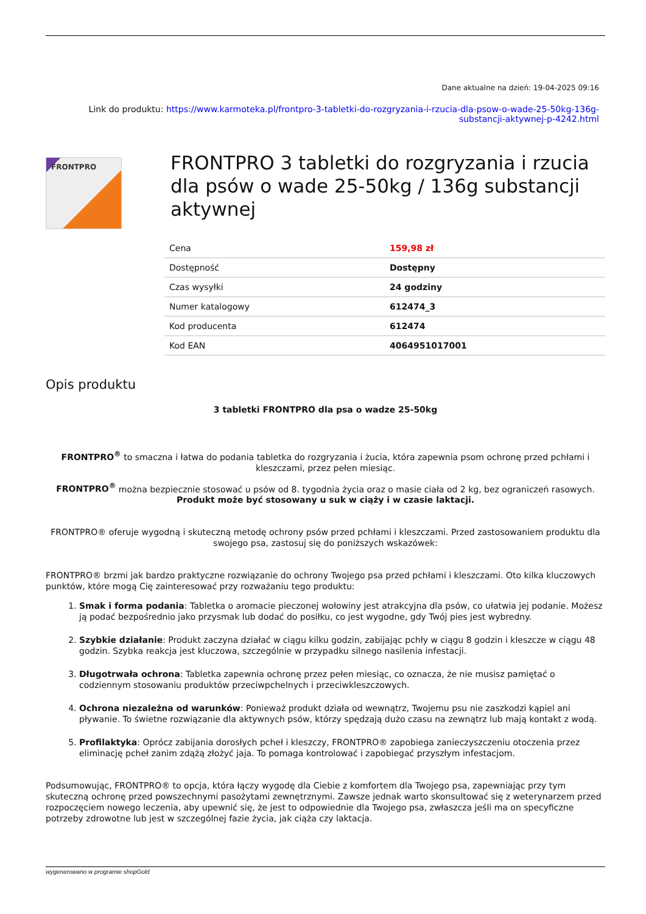Dane aktualne na dzień: 19-04-2025 09:16
Link do produktu: https://www.karmoteka.pl/frontpro-3-tabletki-do-rozgryzania-i-rzucia-dla-psow-o-wade-25-50kg-136g-substancji-aktywnej-p-4242.html
FRONTPRO
FRONTPRO 3 tabletki do rozgryzania i rzucia dla psów o wade 25-50kg / 136g substancji aktywnej
| Cena | 159,98 zł |
| Dostępność | Dostępny |
| Czas wysyłki | 24 godziny |
| Numer katalogowy | 612474_3 |
| Kod producenta | 612474 |
| Kod EAN | 4064951017001 |
Opis produktu
3 tabletki FRONTPRO dla psa o wadze 25-50kg
FRONTPRO<sup>®</sup> to smaczna i łatwa do podania tabletka do rozgryzania i żucia, która zapewnia psom ochronę przed pchłami i kleszczami, przez pełen miesiąc.
FRONTPRO<sup>®</sup> można bezpiecznie stosować u psów od 8. tygodnia życia oraz o masie ciała od 2 kg, bez ograniczeń rasowych. Produkt może być stosowany u suk w ciąży i w czasie laktacji.
FRONTPRO® oferuje wygodną i skuteczną metodę ochrony psów przed pchłami i kleszczami. Przed zastosowaniem produktu dla swojego psa, zastosuj się do poniższych wskazówek:
FRONTPRO® brzmi jak bardzo praktyczne rozwiązanie do ochrony Twojego psa przed pchłami i kleszczami. Oto kilka kluczowych punktów, które mogą Cię zainteresować przy rozważaniu tego produktu:
1. Smak i forma podania: Tabletka o aromacie pieczonej wołowiny jest atrakcyjna dla psów, co ułatwia jej podanie. Możesz ją podać bezpośrednio jako przysmak lub dodać do posiłku, co jest wygodne, gdy Twój pies jest wybredny.
2. Szybkie działanie: Produkt zaczyna działać w ciągu kilku godzin, zabijając pchły w ciągu 8 godzin i kleszcze w ciągu 48 godzin. Szybka reakcja jest kluczowa, szczególnie w przypadku silnego nasilenia infestacji.
3. Długotrwała ochrona: Tabletka zapewnia ochronę przez pełen miesiąc, co oznacza, że nie musisz pamiętać o codziennym stosowaniu produktów przeciwpchelnych i przeciwkleszczowych.
4. Ochrona niezależna od warunków: Ponieważ produkt działa od wewnątrz, Twojemu psu nie zaszkodzi kąpiel ani pływanie. To świetne rozwiązanie dla aktywnych psów, którzy spędzają dużo czasu na zewnątrz lub mają kontakt z wodą.
5. Profilaktyka: Oprócz zabijania dorosłych pcheł i kleszczy, FRONTPRO® zapobiega zanieczyszczeniu otoczenia przez eliminację pcheł zanim zdążą złożyć jaja. To pomaga kontrolować i zapobiegać przyszłym infestacjom.
Podsumowując, FRONTPRO® to opcja, która łączy wygodę dla Ciebie z komfortem dla Twojego psa, zapewniając przy tym skuteczną ochronę przed powszechnymi pasożytami zewnętrznymi. Zawsze jednak warto skonsultować się z weterynarzem przed rozpoczęciem nowego leczenia, aby upewnić się, że jest to odpowiednie dla Twojego psa, zwłaszcza jeśli ma on specyficzne potrzeby zdrowotne lub jest w szczególnej fazie życia, jak ciąża czy laktacja.
wygenerowano w programie shopGold